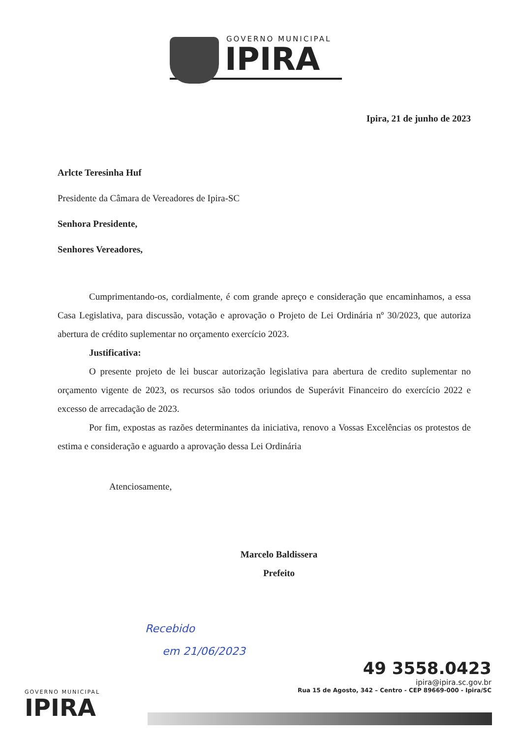GOVERNO MUNICIPAL
IPIRA
Ipira, 21 de junho de 2023
Arlcte Teresinha Huf
Presidente da Câmara de Vereadores de Ipira-SC
Senhora Presidente,
Senhores Vereadores,
Cumprimentando-os, cordialmente, é com grande apreço e consideração que encaminhamos, a essa Casa Legislativa, para discussão, votação e aprovação o Projeto de Lei Ordinária nº 30/2023, que autoriza abertura de crédito suplementar no orçamento exercício 2023.
Justificativa:
O presente projeto de lei buscar autorização legislativa para abertura de credito suplementar no orçamento vigente de 2023, os recursos são todos oriundos de Superávit Financeiro do exercício 2022 e excesso de arrecadação de 2023.
Por fim, expostas as razões determinantes da iniciativa, renovo a Vossas Excelências os protestos de estima e consideração e aguardo a aprovação dessa Lei Ordinária
Atenciosamente,
Marcelo Baldissera
Prefeito
Recebido
em 21/06/2023
49 3558.0423
ipira@ipira.sc.gov.br
Rua 15 de Agosto, 342 – Centro - CEP 89669-000 - Ipira/SC
GOVERNO MUNICIPAL
IPIRA